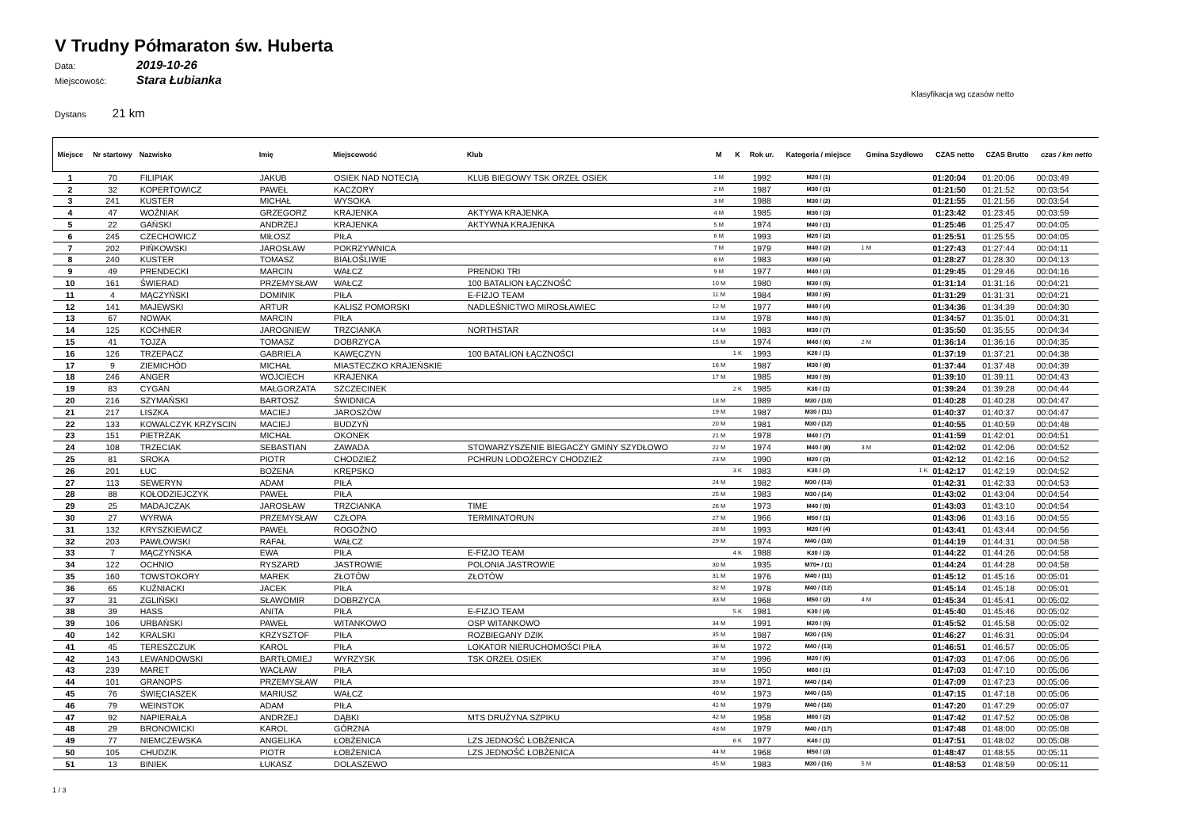V Trudny Półmaraton św. Huberta
Data: 2019-10-26
Miejscowość: Stara Łubianka
Klasyfikacja wg czasów netto
Dystans 21 km
| Miejsce | Nr startowy | Nazwisko | Imię | Miejscowość | Klub | M | K | Rok ur. | Kategoria / miejsce | Gmina Szydłowo | CZAS netto | CZAS Brutto | czas / km netto |
| --- | --- | --- | --- | --- | --- | --- | --- | --- | --- | --- | --- | --- | --- |
| 1 | 70 | FILIPIAK | JAKUB | OSIEK NAD NOTECIĄ | KLUB BIEGOWY TSK ORZEŁ OSIEK | 1 M | | 1992 | M20 / (1) | | 01:20:04 | 01:20:06 | 00:03:49 |
| 2 | 32 | KOPERTOWICZ | PAWEŁ | KACZORY | | 2 M | | 1987 | M30 / (1) | | 01:21:50 | 01:21:52 | 00:03:54 |
| 3 | 241 | KUSTER | MICHAŁ | WYSOKA | | 3 M | | 1988 | M30 / (2) | | 01:21:55 | 01:21:56 | 00:03:54 |
| 4 | 47 | WOŹNIAK | GRZEGORZ | KRAJENKA | AKTYWA KRAJENKA | 4 M | | 1985 | M30 / (3) | | 01:23:42 | 01:23:45 | 00:03:59 |
| 5 | 22 | GAŃSKI | ANDRZEJ | KRAJENKA | AKTYWNA KRAJENKA | 5 M | | 1974 | M40 / (1) | | 01:25:46 | 01:25:47 | 00:04:05 |
| 6 | 245 | CZECHOWICZ | MIŁOSZ | PIŁA | | 6 M | | 1993 | M20 / (2) | | 01:25:51 | 01:25:55 | 00:04:05 |
| 7 | 202 | PIŃKOWSKI | JAROSŁAW | POKRZYWNICA | | 7 M | | 1979 | M40 / (2) | 1 M | 01:27:43 | 01:27:44 | 00:04:11 |
| 8 | 240 | KUSTER | TOMASZ | BIAŁOŚLIWIE | | 8 M | | 1983 | M30 / (4) | | 01:28:27 | 01:28:30 | 00:04:13 |
| 9 | 49 | PRENDECKI | MARCIN | WAŁCZ | PRENDKI TRI | 9 M | | 1977 | M40 / (3) | | 01:29:45 | 01:29:46 | 00:04:16 |
| 10 | 161 | ŚWIERAD | PRZEMYSŁAW | WAŁCZ | 100 BATALION ŁĄCZNOŚĆ | 10 M | | 1980 | M30 / (5) | | 01:31:14 | 01:31:16 | 00:04:21 |
| 11 | 4 | MĄCZYŃSKI | DOMINIK | PIŁA | E-FIZJO TEAM | 11 M | | 1984 | M30 / (6) | | 01:31:29 | 01:31:31 | 00:04:21 |
| 12 | 141 | MAJEWSKI | ARTUR | KALISZ POMORSKI | NADLEŚNICTWO MIROSŁAWIEC | 12 M | | 1977 | M40 / (4) | | 01:34:36 | 01:34:39 | 00:04:30 |
| 13 | 67 | NOWAK | MARCIN | PIŁA | | 13 M | | 1978 | M40 / (5) | | 01:34:57 | 01:35:01 | 00:04:31 |
| 14 | 125 | KOCHNER | JAROGNIEW | TRZCIANKA | NORTHSTAR | 14 M | | 1983 | M30 / (7) | | 01:35:50 | 01:35:55 | 00:04:34 |
| 15 | 41 | TOJZA | TOMASZ | DOBRZYCA | | 15 M | | 1974 | M40 / (6) | 2 M | 01:36:14 | 01:36:16 | 00:04:35 |
| 16 | 126 | TRZEPACZ | GABRIELA | KAWĘCZYN | 100 BATALION ŁĄCZNOŚCI | | 1 K | 1993 | K20 / (1) | | 01:37:19 | 01:37:21 | 00:04:38 |
| 17 | 9 | ZIEMICHÓD | MICHAŁ | MIASTECZKO KRAJEŃSKIE | | 16 M | | 1987 | M30 / (8) | | 01:37:44 | 01:37:48 | 00:04:39 |
| 18 | 246 | ANGER | WOJCIECH | KRAJENKA | | 17 M | | 1985 | M30 / (9) | | 01:39:10 | 01:39:11 | 00:04:43 |
| 19 | 83 | CYGAN | MAŁGORZATA | SZCZECINEK | | | 2 K | 1985 | K30 / (1) | | 01:39:24 | 01:39:28 | 00:04:44 |
| 20 | 216 | SZYMAŃSKI | BARTOSZ | ŚWIDNICA | | 18 M | | 1989 | M30 / (10) | | 01:40:28 | 01:40:28 | 00:04:47 |
| 21 | 217 | LISZKA | MACIEJ | JAROSZÓW | | 19 M | | 1987 | M30 / (11) | | 01:40:37 | 01:40:37 | 00:04:47 |
| 22 | 133 | KOWALCZYK KRZYSCIN | MACIEJ | BUDZYŃ | | 20 M | | 1981 | M30 / (12) | | 01:40:55 | 01:40:59 | 00:04:48 |
| 23 | 151 | PIETRZAK | MICHAŁ | OKONEK | | 21 M | | 1978 | M40 / (7) | | 01:41:59 | 01:42:01 | 00:04:51 |
| 24 | 108 | TRZECIAK | SEBASTIAN | ZAWADA | STOWARZYSZENIE BIEGACZY GMINY SZYDŁOWO | 22 M | | 1974 | M40 / (8) | 3 M | 01:42:02 | 01:42:06 | 00:04:52 |
| 25 | 81 | SROKA | PIOTR | CHODZIEŻ | PCHRUN LODOŻERCY CHODZIEŻ | 23 M | | 1990 | M20 / (3) | | 01:42:12 | 01:42:16 | 00:04:52 |
| 26 | 201 | ŁUC | BOŻENA | KRĘPSKO | | | 3 K | 1983 | K30 / (2) | 1 K | 01:42:17 | 01:42:19 | 00:04:52 |
| 27 | 113 | SEWERYN | ADAM | PIŁA | | 24 M | | 1982 | M30 / (13) | | 01:42:31 | 01:42:33 | 00:04:53 |
| 28 | 88 | KOŁODZIEJCZYK | PAWEŁ | PIŁA | | 25 M | | 1983 | M30 / (14) | | 01:43:02 | 01:43:04 | 00:04:54 |
| 29 | 25 | MADAJCZAK | JAROSŁAW | TRZCIANKA | TIME | 26 M | | 1973 | M40 / (9) | | 01:43:03 | 01:43:10 | 00:04:54 |
| 30 | 27 | WYRWA | PRZEMYSŁAW | CZŁOPA | TERMINATORUN | 27 M | | 1966 | M50 / (1) | | 01:43:06 | 01:43:16 | 00:04:55 |
| 31 | 132 | KRYSZKIEWICZ | PAWEŁ | ROGOŹNO | | 28 M | | 1993 | M20 / (4) | | 01:43:41 | 01:43:44 | 00:04:56 |
| 32 | 203 | PAWŁOWSKI | RAFAŁ | WAŁCZ | | 29 M | | 1974 | M40 / (10) | | 01:44:19 | 01:44:31 | 00:04:58 |
| 33 | 7 | MĄCZYŃSKA | EWA | PIŁA | E-FIZJO TEAM | | 4 K | 1988 | K30 / (3) | | 01:44:22 | 01:44:26 | 00:04:58 |
| 34 | 122 | OCHNIO | RYSZARD | JASTROWIE | POLONIA JASTROWIE | 30 M | | 1935 | M70+ / (1) | | 01:44:24 | 01:44:28 | 00:04:58 |
| 35 | 160 | TOWSTOKORY | MAREK | ZŁOTÓW | ZŁOTÓW | 31 M | | 1976 | M40 / (11) | | 01:45:12 | 01:45:16 | 00:05:01 |
| 36 | 65 | KUŹNIACKI | JACEK | PIŁA | | 32 M | | 1978 | M40 / (12) | | 01:45:14 | 01:45:18 | 00:05:01 |
| 37 | 31 | ZGLIŃSKI | SŁAWOMIR | DOBRZYCA | | 33 M | | 1968 | M50 / (2) | 4 M | 01:45:34 | 01:45:41 | 00:05:02 |
| 38 | 39 | HASS | ANITA | PIŁA | E-FIZJO TEAM | | 5 K | 1981 | K30 / (4) | | 01:45:40 | 01:45:46 | 00:05:02 |
| 39 | 106 | URBAŃSKI | PAWEŁ | WITANKOWO | OSP WITANKOWO | 34 M | | 1991 | M20 / (5) | | 01:45:52 | 01:45:58 | 00:05:02 |
| 40 | 142 | KRALSKI | KRZYSZTOF | PIŁA | ROZBIEGANY DZIK | 35 M | | 1987 | M30 / (15) | | 01:46:27 | 01:46:31 | 00:05:04 |
| 41 | 45 | TERESZCZUK | KAROL | PIŁA | LOKATOR NIERUCHOMOŚCI PIŁA | 36 M | | 1972 | M40 / (13) | | 01:46:51 | 01:46:57 | 00:05:05 |
| 42 | 143 | LEWANDOWSKI | BARTŁOMIEJ | WYRZYSK | TSK ORZEŁ OSIEK | 37 M | | 1996 | M20 / (6) | | 01:47:03 | 01:47:06 | 00:05:06 |
| 43 | 239 | MARET | WACŁAW | PIŁA | | 38 M | | 1950 | M60 / (1) | | 01:47:03 | 01:47:10 | 00:05:06 |
| 44 | 101 | GRANOPS | PRZEMYSŁAW | PIŁA | | 39 M | | 1971 | M40 / (14) | | 01:47:09 | 01:47:23 | 00:05:06 |
| 45 | 76 | ŚWIĘCIASZEK | MARIUSZ | WAŁCZ | | 40 M | | 1973 | M40 / (15) | | 01:47:15 | 01:47:18 | 00:05:06 |
| 46 | 79 | WEINSTOK | ADAM | PIŁA | | 41 M | | 1979 | M40 / (16) | | 01:47:20 | 01:47:29 | 00:05:07 |
| 47 | 92 | NAPIERAŁA | ANDRZEJ | DĄBKI | MTS DRUŻYNA SZPIKU | 42 M | | 1958 | M60 / (2) | | 01:47:42 | 01:47:52 | 00:05:08 |
| 48 | 29 | BRONOWICKI | KAROL | GÓRZNA | | 43 M | | 1979 | M40 / (17) | | 01:47:48 | 01:48:00 | 00:05:08 |
| 49 | 77 | NIEMCZEWSKA | ANGELIKA | ŁOBŻENICA | LZS JEDNOŚĆ ŁOBŻENICA | | 6 K | 1977 | K40 / (1) | | 01:47:51 | 01:48:02 | 00:05:08 |
| 50 | 105 | CHUDZIK | PIOTR | ŁOBŻENICA | LZS JEDNOŚĆ ŁOBŻENICA | 44 M | | 1968 | M50 / (3) | | 01:48:47 | 01:48:55 | 00:05:11 |
| 51 | 13 | BINIEK | ŁUKASZ | DOLASZEWO | | 45 M | | 1983 | M30 / (16) | 5 M | 01:48:53 | 01:48:59 | 00:05:11 |
1 / 3